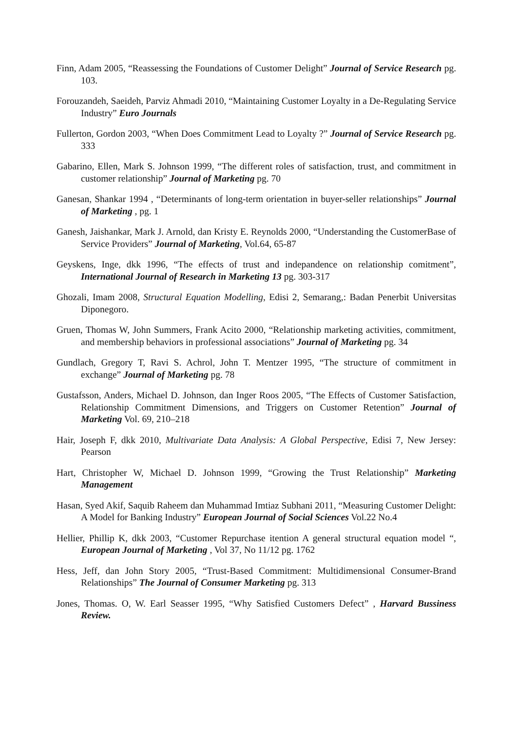Finn, Adam 2005, “Reassessing the Foundations of Customer Delight” Journal of Service Research pg. 103.
Forouzandeh, Saeideh, Parviz Ahmadi 2010, “Maintaining Customer Loyalty in a De-Regulating Service Industry” Euro Journals
Fullerton, Gordon 2003, “When Does Commitment Lead to Loyalty ?” Journal of Service Research pg. 333
Gabarino, Ellen, Mark S. Johnson 1999, “The different roles of satisfaction, trust, and commitment in customer relationship” Journal of Marketing pg. 70
Ganesan, Shankar 1994 , “Determinants of long-term orientation in buyer-seller relationships” Journal of Marketing , pg. 1
Ganesh, Jaishankar, Mark J. Arnold, dan Kristy E. Reynolds 2000, “Understanding the CustomerBase of Service Providers” Journal of Marketing, Vol.64, 65-87
Geyskens, Inge, dkk 1996, “The effects of trust and indepandence on relationship comitment”, International Journal of Research in Marketing 13 pg. 303-317
Ghozali, Imam 2008, Structural Equation Modelling, Edisi 2, Semarang,: Badan Penerbit Universitas Diponegoro.
Gruen, Thomas W, John Summers, Frank Acito 2000, “Relationship marketing activities, commitment, and membership behaviors in professional associations” Journal of Marketing pg. 34
Gundlach, Gregory T, Ravi S. Achrol, John T. Mentzer 1995, “The structure of commitment in exchange” Journal of Marketing pg. 78
Gustafsson, Anders, Michael D. Johnson, dan Inger Roos 2005, “The Effects of Customer Satisfaction, Relationship Commitment Dimensions, and Triggers on Customer Retention” Journal of Marketing Vol. 69, 210–218
Hair, Joseph F, dkk 2010, Multivariate Data Analysis: A Global Perspective, Edisi 7, New Jersey: Pearson
Hart, Christopher W, Michael D. Johnson 1999, “Growing the Trust Relationship” Marketing Management
Hasan, Syed Akif, Saquib Raheem dan Muhammad Imtiaz Subhani 2011, “Measuring Customer Delight: A Model for Banking Industry” European Journal of Social Sciences Vol.22 No.4
Hellier, Phillip K, dkk 2003, “Customer Repurchase itention A general structural equation model “, European Journal of Marketing , Vol 37, No 11/12 pg. 1762
Hess, Jeff, dan John Story 2005, “Trust-Based Commitment: Multidimensional Consumer-Brand Relationships” The Journal of Consumer Marketing pg. 313
Jones, Thomas. O, W. Earl Seasser 1995, “Why Satisfied Customers Defect” , Harvard Bussiness Review.